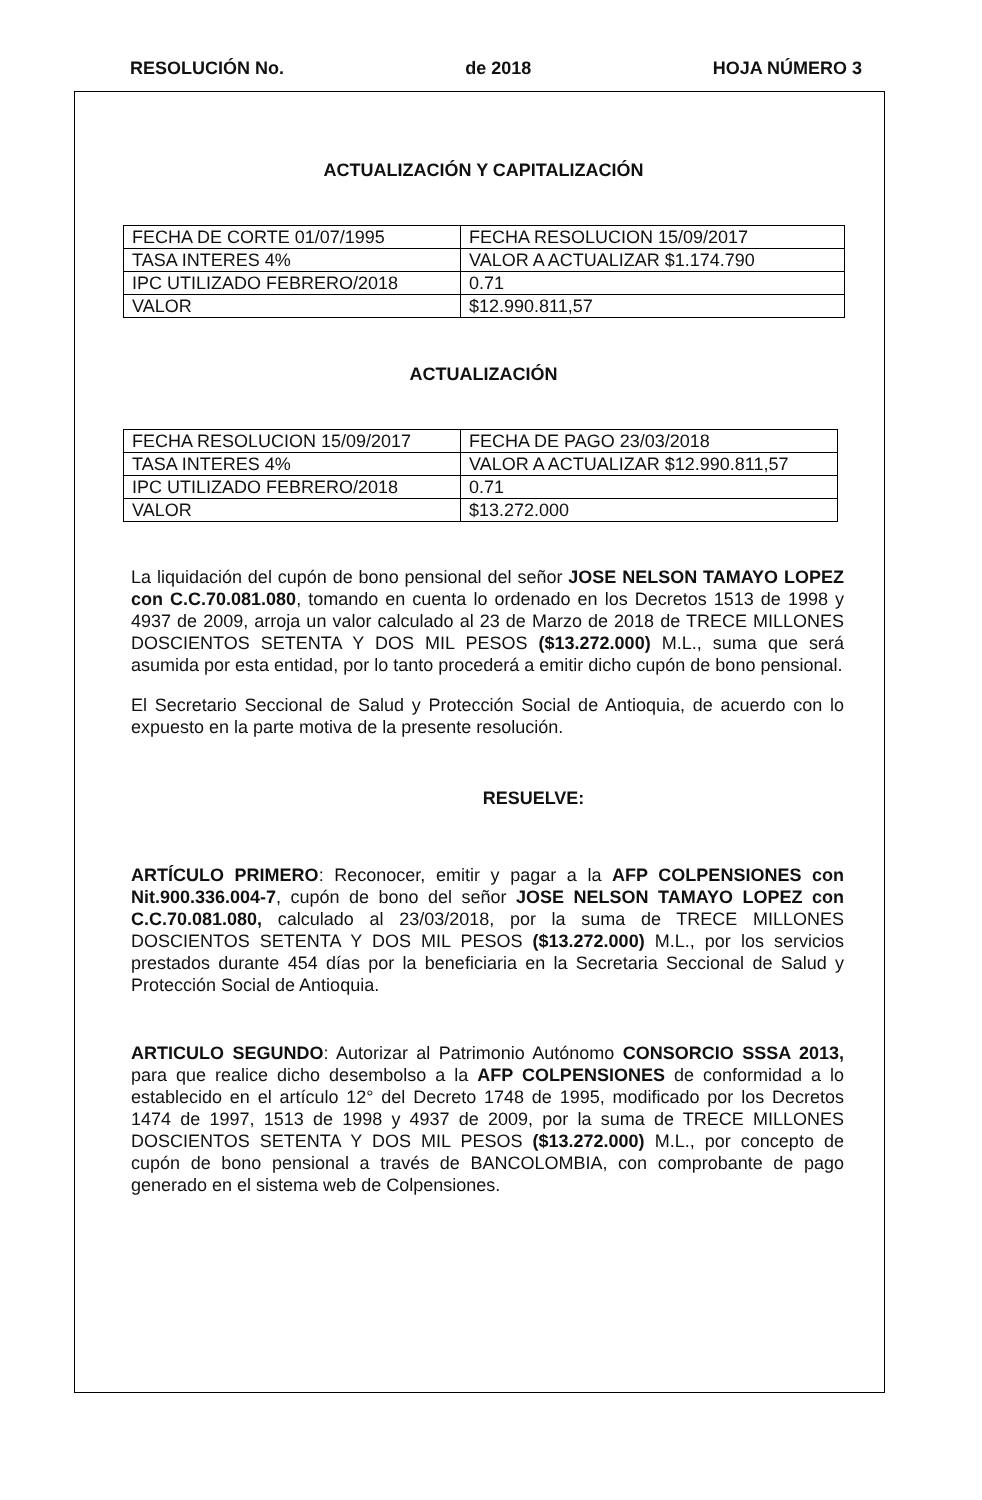RESOLUCIÓN No. de 2018 HOJA NÚMERO 3
ACTUALIZACIÓN Y CAPITALIZACIÓN
| FECHA DE CORTE 01/07/1995 | FECHA RESOLUCION 15/09/2017 |
| TASA INTERES 4% | VALOR A ACTUALIZAR $1.174.790 |
| IPC UTILIZADO FEBRERO/2018 | 0.71 |
| VALOR | $12.990.811,57 |
ACTUALIZACIÓN
| FECHA RESOLUCION 15/09/2017 | FECHA DE PAGO 23/03/2018 |
| TASA INTERES 4% | VALOR A ACTUALIZAR $12.990.811,57 |
| IPC UTILIZADO FEBRERO/2018 | 0.71 |
| VALOR | $13.272.000 |
La liquidación del cupón de bono pensional del señor JOSE NELSON TAMAYO LOPEZ con C.C.70.081.080, tomando en cuenta lo ordenado en los Decretos 1513 de 1998 y 4937 de 2009, arroja un valor calculado al 23 de Marzo de 2018 de TRECE MILLONES DOSCIENTOS SETENTA Y DOS MIL PESOS ($13.272.000) M.L., suma que será asumida por esta entidad, por lo tanto procederá a emitir dicho cupón de bono pensional.
El Secretario Seccional de Salud y Protección Social de Antioquia, de acuerdo con lo expuesto en la parte motiva de la presente resolución.
RESUELVE:
ARTÍCULO PRIMERO: Reconocer, emitir y pagar a la AFP COLPENSIONES con Nit.900.336.004-7, cupón de bono del señor JOSE NELSON TAMAYO LOPEZ con C.C.70.081.080, calculado al 23/03/2018, por la suma de TRECE MILLONES DOSCIENTOS SETENTA Y DOS MIL PESOS ($13.272.000) M.L., por los servicios prestados durante 454 días por la beneficiaria en la Secretaria Seccional de Salud y Protección Social de Antioquia.
ARTICULO SEGUNDO: Autorizar al Patrimonio Autónomo CONSORCIO SSSA 2013, para que realice dicho desembolso a la AFP COLPENSIONES de conformidad a lo establecido en el artículo 12° del Decreto 1748 de 1995, modificado por los Decretos 1474 de 1997, 1513 de 1998 y 4937 de 2009, por la suma de TRECE MILLONES DOSCIENTOS SETENTA Y DOS MIL PESOS ($13.272.000) M.L., por concepto de cupón de bono pensional a través de BANCOLOMBIA, con comprobante de pago generado en el sistema web de Colpensiones.